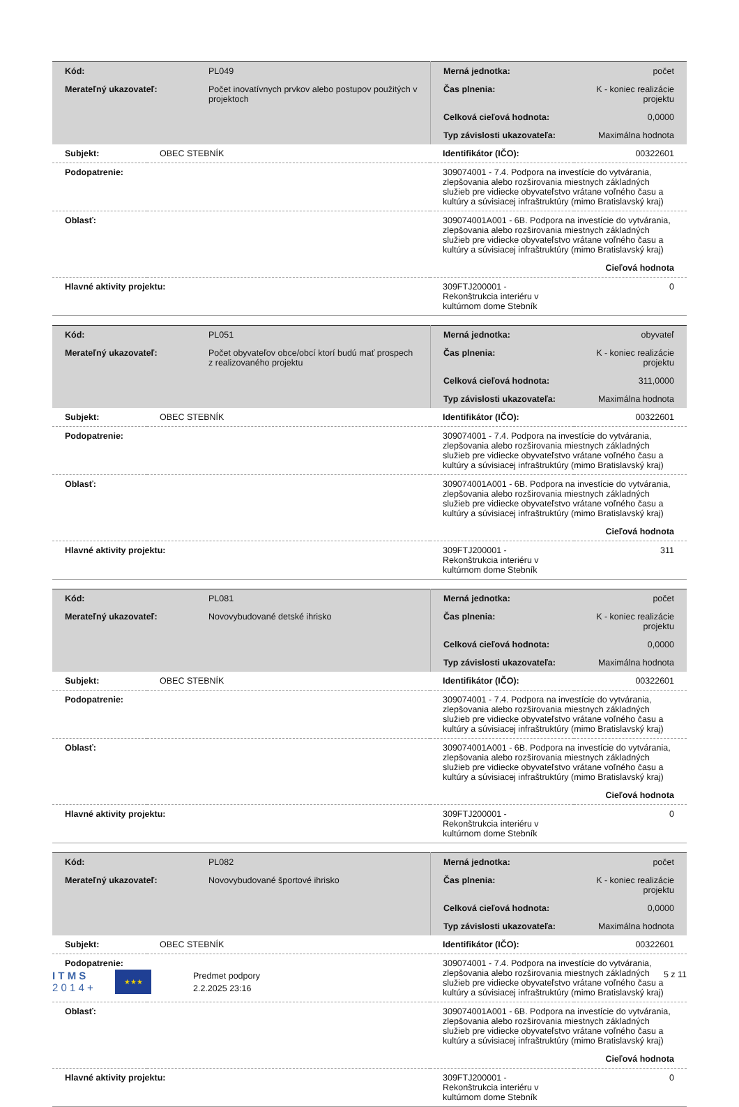| Kód: | PL049 | Merná jednotka: | počet |
| Merateľný ukazovateľ: | Počet inovatívnych prvkov alebo postupov použitých v projektoch | Čas plnenia: | K - koniec realizácie projektu |
| | | Celková cieľová hodnota: | 0,0000 |
| | | Typ závislosti ukazovateľa: | Maximálna hodnota |
| Subjekt: | OBEC STEBNÍK | Identifikátor (IČO): | 00322601 |
| Podopatrenie: | | 309074001 - 7.4. Podpora na investície do vytvárania, zlepšovania alebo rozširovania miestnych základných služieb pre vidiecke obyvateľstvo vrátane voľného času a kultúry a súvisiacej infraštruktúry (mimo Bratislavský kraj) | |
| Oblasť: | | 309074001A001 - 6B. Podpora na investície do vytvárania, zlepšovania alebo rozširovania miestnych základných služieb pre vidiecke obyvateľstvo vrátane voľného času a kultúry a súvisiacej infraštruktúry (mimo Bratislavský kraj) | |
| Cieľová hodnota | | | |
| Hlavné aktivity projektu: | | 309FTJ200001 - Rekonštrukcia interiéru v kultúrnom dome Stebník | 0 |
| Kód: | PL051 | Merná jednotka: | obyvateľ |
| Merateľný ukazovateľ: | Počet obyvateľov obce/obcí ktorí budú mať prospech z realizovaného projektu | Čas plnenia: | K - koniec realizácie projektu |
| | | Celková cieľová hodnota: | 311,0000 |
| | | Typ závislosti ukazovateľa: | Maximálna hodnota |
| Subjekt: | OBEC STEBNÍK | Identifikátor (IČO): | 00322601 |
| Podopatrenie: | | 309074001 - 7.4. Podpora na investície do vytvárania, zlepšovania alebo rozširovania miestnych základných služieb pre vidiecke obyvateľstvo vrátane voľného času a kultúry a súvisiacej infraštruktúry (mimo Bratislavský kraj) | |
| Oblasť: | | 309074001A001 - 6B. Podpora na investície do vytvárania, zlepšovania alebo rozširovania miestnych základných služieb pre vidiecke obyvateľstvo vrátane voľného času a kultúry a súvisiacej infraštruktúry (mimo Bratislavský kraj) | |
| Cieľová hodnota | | | |
| Hlavné aktivity projektu: | | 309FTJ200001 - Rekonštrukcia interiéru v kultúrnom dome Stebník | 311 |
| Kód: | PL081 | Merná jednotka: | počet |
| Merateľný ukazovateľ: | Novovybudované detské ihrisko | Čas plnenia: | K - koniec realizácie projektu |
| | | Celková cieľová hodnota: | 0,0000 |
| | | Typ závislosti ukazovateľa: | Maximálna hodnota |
| Subjekt: | OBEC STEBNÍK | Identifikátor (IČO): | 00322601 |
| Podopatrenie: | | 309074001 - 7.4. Podpora na investície do vytvárania, zlepšovania alebo rozširovania miestnych základných služieb pre vidiecke obyvateľstvo vrátane voľného času a kultúry a súvisiacej infraštruktúry (mimo Bratislavský kraj) | |
| Oblasť: | | 309074001A001 - 6B. Podpora na investície do vytvárania, zlepšovania alebo rozširovania miestnych základných služieb pre vidiecke obyvateľstvo vrátane voľného času a kultúry a súvisiacej infraštruktúry (mimo Bratislavský kraj) | |
| Cieľová hodnota | | | |
| Hlavné aktivity projektu: | | 309FTJ200001 - Rekonštrukcia interiéru v kultúrnom dome Stebník | 0 |
| Kód: | PL082 | Merná jednotka: | počet |
| Merateľný ukazovateľ: | Novovybudované športové ihrisko | Čas plnenia: | K - koniec realizácie projektu |
| | | Celková cieľová hodnota: | 0,0000 |
| | | Typ závislosti ukazovateľa: | Maximálna hodnota |
| Subjekt: | OBEC STEBNÍK | Identifikátor (IČO): | 00322601 |
| Podopatrenie: | | 309074001 - 7.4. Podpora na investície do vytvárania, zlepšovania alebo rozširovania miestnych základných služieb pre vidiecke obyvateľstvo vrátane voľného času a kultúry a súvisiacej infraštruktúry (mimo Bratislavský kraj) | |
| Oblasť: | | 309074001A001 - 6B. Podpora na investície do vytvárania, zlepšovania alebo rozširovania miestnych základných služieb pre vidiecke obyvateľstvo vrátane voľného času a kultúry a súvisiacej infraštruktúry (mimo Bratislavský kraj) | |
| Cieľová hodnota | | | |
| Hlavné aktivity projektu: | | 309FTJ200001 - Rekonštrukcia interiéru v kultúrnom dome Stebník | 0 |
I T M S
2 0 1 4 +
★★★
Predmet podpory
2.2.2025 23:16
5 z 11